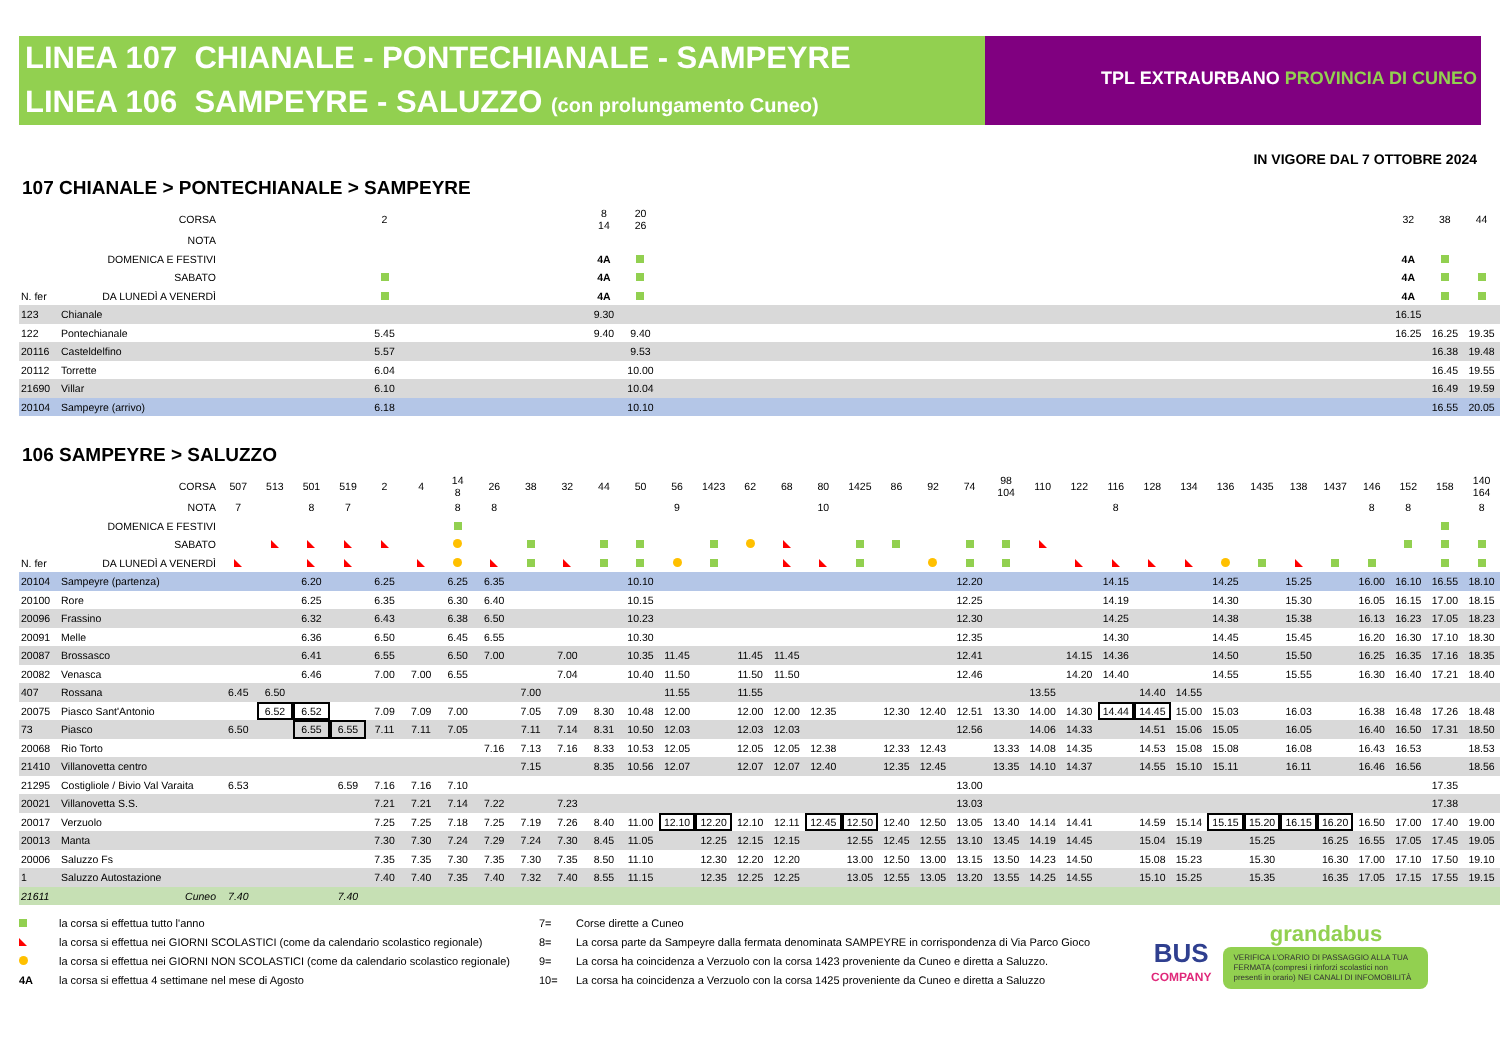LINEA 107 CHIANALE - PONTECHIANALE - SAMPEYRE
LINEA 106 SAMPEYRE - SALUZZO (con prolungamento Cuneo)
TPL EXTRAURBANO PROVINCIA DI CUNEO
IN VIGORE DAL 7 OTTOBRE 2024
107 CHIANALE > PONTECHIANALE > SAMPEYRE
| | CORSA | | 2 | | 8 14 | 20 26 | | 32 | 38 | 44 |
| | NOTA | | | | | | | | | |
| | DOMENICA E FESTIVI | | | | 4A | | | 4A | | |
| | SABATO | | | | 4A | | | 4A | | |
| N. fer | DA LUNEDÌ A VENERDÌ | | | | 4A | | | 4A | | |
| 123 | Chianale | | | | 9.30 | | | 16.15 | | |
| 122 | Pontechianale | | 5.45 | | 9.40 | 9.40 | | 16.25 | 16.25 | 19.35 |
| 20116 | Casteldelfino | | 5.57 | | | 9.53 | | | 16.38 | 19.48 |
| 20112 | Torrette | | 6.04 | | | 10.00 | | | 16.45 | 19.55 |
| 21690 | Villar | | 6.10 | | | 10.04 | | | 16.49 | 19.59 |
| 20104 | Sampeyre (arrivo) | | 6.18 | | | 10.10 | | | 16.55 | 20.05 |
106 SAMPEYRE > SALUZZO
| | CORSA | 507 | 513 | 501 | 519 | 2 | 4 | 14 8 | 26 | 38 | 32 | 44 | 50 | 56 | 1423 | 62 | 68 | 80 | 1425 | 86 | 92 | 74 | 98 104 | 110 | 122 | 116 | 128 | 134 | 136 | 1435 | 138 | 1437 | 146 | 152 | 158 | 140 164 |
| | NOTA | 7 | | 8 | 7 | | | 8 | 8 | | | | | 9 | | | | 10 | | | | | | | | 8 | | | | | | | 8 | 8 | | 8 |
| | DOMENICA E FESTIVI | | | | | | | | | | | | | | | | | | | | | | | | | | | | | | | | | | | |
| | SABATO | | | | | | | | | | | | | | | | | | | | | | | | | | | | | | | | | | | |
| N. fer | DA LUNEDÌ A VENERDÌ | | | | | | | | | | | | | | | | | | | | | | | | | | | | | | | | | | | |
| 20104 | Sampeyre (partenza) | | | 6.20 | | 6.25 | | 6.25 | 6.35 | | | | 10.10 | | | | | | | | | 12.20 | | | | 14.15 | | | 14.25 | | 15.25 | | 16.00 | 16.10 | 16.55 | 18.10 |
| 20100 | Rore | | | 6.25 | | 6.35 | | 6.30 | 6.40 | | | | 10.15 | | | | | | | | | 12.25 | | | | 14.19 | | | 14.30 | | 15.30 | | 16.05 | 16.15 | 17.00 | 18.15 |
| 20096 | Frassino | | | 6.32 | | 6.43 | | 6.38 | 6.50 | | | | 10.23 | | | | | | | | | 12.30 | | | | 14.25 | | | 14.38 | | 15.38 | | 16.13 | 16.23 | 17.05 | 18.23 |
| 20091 | Melle | | | 6.36 | | 6.50 | | 6.45 | 6.55 | | | | 10.30 | | | | | | | | | 12.35 | | | | 14.30 | | | 14.45 | | 15.45 | | 16.20 | 16.30 | 17.10 | 18.30 |
| 20087 | Brossasco | | | 6.41 | | 6.55 | | 6.50 | 7.00 | | 7.00 | | 10.35 | 11.45 | | 11.45 | 11.45 | | | | | 12.41 | | | 14.15 | 14.36 | | | 14.50 | | 15.50 | | 16.25 | 16.35 | 17.16 | 18.35 |
| 20082 | Venasca | | | 6.46 | | 7.00 | 7.00 | 6.55 | | | 7.04 | | 10.40 | 11.50 | | 11.50 | 11.50 | | | | | 12.46 | | | 14.20 | 14.40 | | | 14.55 | | 15.55 | | 16.30 | 16.40 | 17.21 | 18.40 |
| 407 | Rossana | 6.45 | 6.50 | | | | | | | 7.00 | | | | 11.55 | | 11.55 | | | | | | | | 13.55 | | | 14.40 | 14.55 | | | | | | | | |
| 20075 | Piasco Sant'Antonio | | 6.52 | 6.52 | | 7.09 | 7.09 | 7.00 | | 7.05 | 7.09 | 8.30 | 10.48 | 12.00 | | 12.00 | 12.00 | 12.35 | | 12.30 | 12.40 | 12.51 | 13.30 | 14.00 | 14.30 | 14.44 | 14.45 | 15.00 | 15.03 | | 16.03 | | 16.38 | 16.48 | 17.26 | 18.48 |
| 73 | Piasco | 6.50 | | 6.55 | 6.55 | 7.11 | 7.11 | 7.05 | | 7.11 | 7.14 | 8.31 | 10.50 | 12.03 | | 12.03 | 12.03 | | | | | 12.56 | | 14.06 | 14.33 | | 14.51 | 15.06 | 15.05 | | 16.05 | | 16.40 | 16.50 | 17.31 | 18.50 |
| 20068 | Rio Torto | | | | | | | | 7.16 | 7.13 | 7.16 | 8.33 | 10.53 | 12.05 | | 12.05 | 12.05 | 12.38 | | 12.33 | 12.43 | | 13.33 | 14.08 | 14.35 | | 14.53 | 15.08 | 15.08 | | 16.08 | | 16.43 | 16.53 | | 18.53 |
| 21410 | Villanovetta centro | | | | | | | | | 7.15 | | 8.35 | 10.56 | 12.07 | | 12.07 | 12.07 | 12.40 | | 12.35 | 12.45 | | 13.35 | 14.10 | 14.37 | | 14.55 | 15.10 | 15.11 | | 16.11 | | 16.46 | 16.56 | | 18.56 |
| 21295 | Costigliole / Bivio Val Varaita | 6.53 | | | 6.59 | 7.16 | 7.16 | 7.10 | | | | | | | | | | | | | | 13.00 | | | | | | | | | | | | | 17.35 | |
| 20021 | Villanovetta S.S. | | | | | 7.21 | 7.21 | 7.14 | 7.22 | | 7.23 | | | | | | | | | | | 13.03 | | | | | | | | | | | | | 17.38 | |
| 20017 | Verzuolo | | | | | 7.25 | 7.25 | 7.18 | 7.25 | 7.19 | 7.26 | 8.40 | 11.00 | 12.10 | 12.20 | 12.10 | 12.11 | 12.45 | 12.50 | 12.40 | 12.50 | 13.05 | 13.40 | 14.14 | 14.41 | | 14.59 | 15.14 | 15.15 | 15.20 | 16.15 | 16.20 | 16.50 | 17.00 | 17.40 | 19.00 |
| 20013 | Manta | | | | | 7.30 | 7.30 | 7.24 | 7.29 | 7.24 | 7.30 | 8.45 | 11.05 | | 12.25 | 12.15 | 12.15 | | 12.55 | 12.45 | 12.55 | 13.10 | 13.45 | 14.19 | 14.45 | | 15.04 | 15.19 | | 15.25 | | 16.25 | 16.55 | 17.05 | 17.45 | 19.05 |
| 20006 | Saluzzo Fs | | | | | 7.35 | 7.35 | 7.30 | 7.35 | 7.30 | 7.35 | 8.50 | 11.10 | | 12.30 | 12.20 | 12.20 | | 13.00 | 12.50 | 13.00 | 13.15 | 13.50 | 14.23 | 14.50 | | 15.08 | 15.23 | | 15.30 | | 16.30 | 17.00 | 17.10 | 17.50 | 19.10 |
| 1 | Saluzzo Autostazione | | | | | 7.40 | 7.40 | 7.35 | 7.40 | 7.32 | 7.40 | 8.55 | 11.15 | | 12.35 | 12.25 | 12.25 | | 13.05 | 12.55 | 13.05 | 13.20 | 13.55 | 14.25 | 14.55 | | 15.10 | 15.25 | | 15.35 | | 16.35 | 17.05 | 17.15 | 17.55 | 19.15 |
| 21611 | Cuneo | 7.40 | | | 7.40 | | | | | | | | | | | | | | | | | | | | | | | | | | | | | | | |
la corsa si effettua tutto l'anno
la corsa si effettua nei GIORNI SCOLASTICI (come da calendario scolastico regionale)
la corsa si effettua nei GIORNI NON SCOLASTICI (come da calendario scolastico regionale)
4A la corsa si effettua 4 settimane nel mese di Agosto
7= Corse dirette a Cuneo
8= La corsa parte da Sampeyre dalla fermata denominata SAMPEYRE in corrispondenza di Via Parco Gioco
9= La corsa ha coincidenza a Verzuolo con la corsa 1423 proveniente da Cuneo e diretta a Saluzzo.
10= La corsa ha coincidenza a Verzuolo con la corsa 1425 proveniente da Cuneo e diretta a Saluzzo
BUS
COMPANY
grandabus
VERIFICA L'ORARIO DI PASSAGGIO ALLA TUA FERMATA (compresi i rinforzi scolastici non presenti in orario) NEI CANALI DI INFOMOBILITÀ